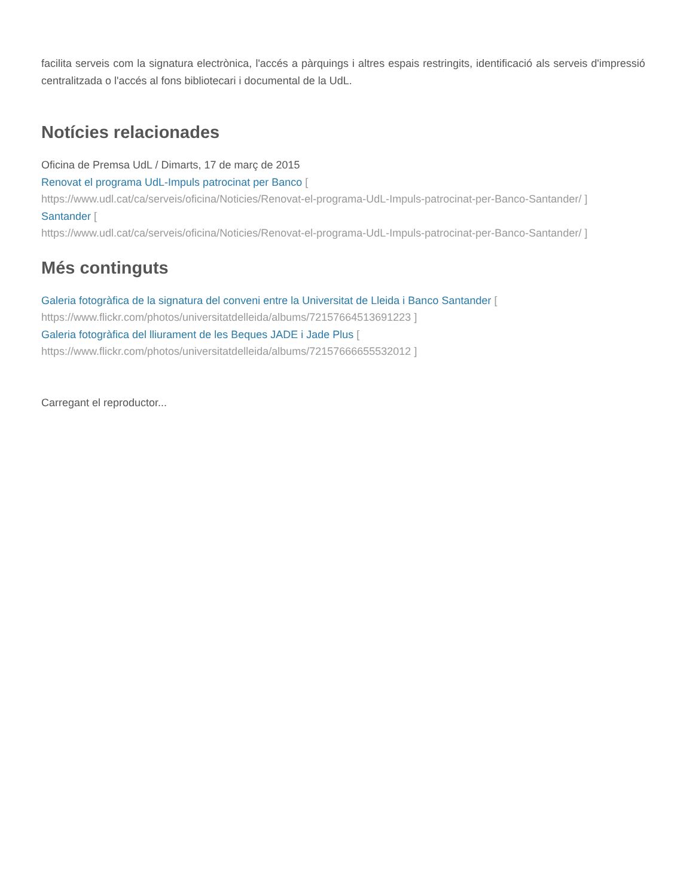facilita serveis com la signatura electrònica, l'accés a pàrquings i altres espais restringits, identificació als serveis d'impressió centralitzada o l'accés al fons bibliotecari i documental de la UdL.
Notícies relacionades
Oficina de Premsa UdL / Dimarts, 17 de març de 2015
Renovat el programa UdL-Impuls patrocinat per Banco [
https://www.udl.cat/ca/serveis/oficina/Noticies/Renovat-el-programa-UdL-Impuls-patrocinat-per-Banco-Santander/ ]
Santander [
https://www.udl.cat/ca/serveis/oficina/Noticies/Renovat-el-programa-UdL-Impuls-patrocinat-per-Banco-Santander/ ]
Més continguts
Galeria fotogràfica de la signatura del conveni entre la Universitat de Lleida i Banco Santander [
https://www.flickr.com/photos/universitatdelleida/albums/72157664513691223 ]
Galeria fotogràfica del lliurament de les Beques JADE i Jade Plus [
https://www.flickr.com/photos/universitatdelleida/albums/72157666655532012 ]
Carregant el reproductor...